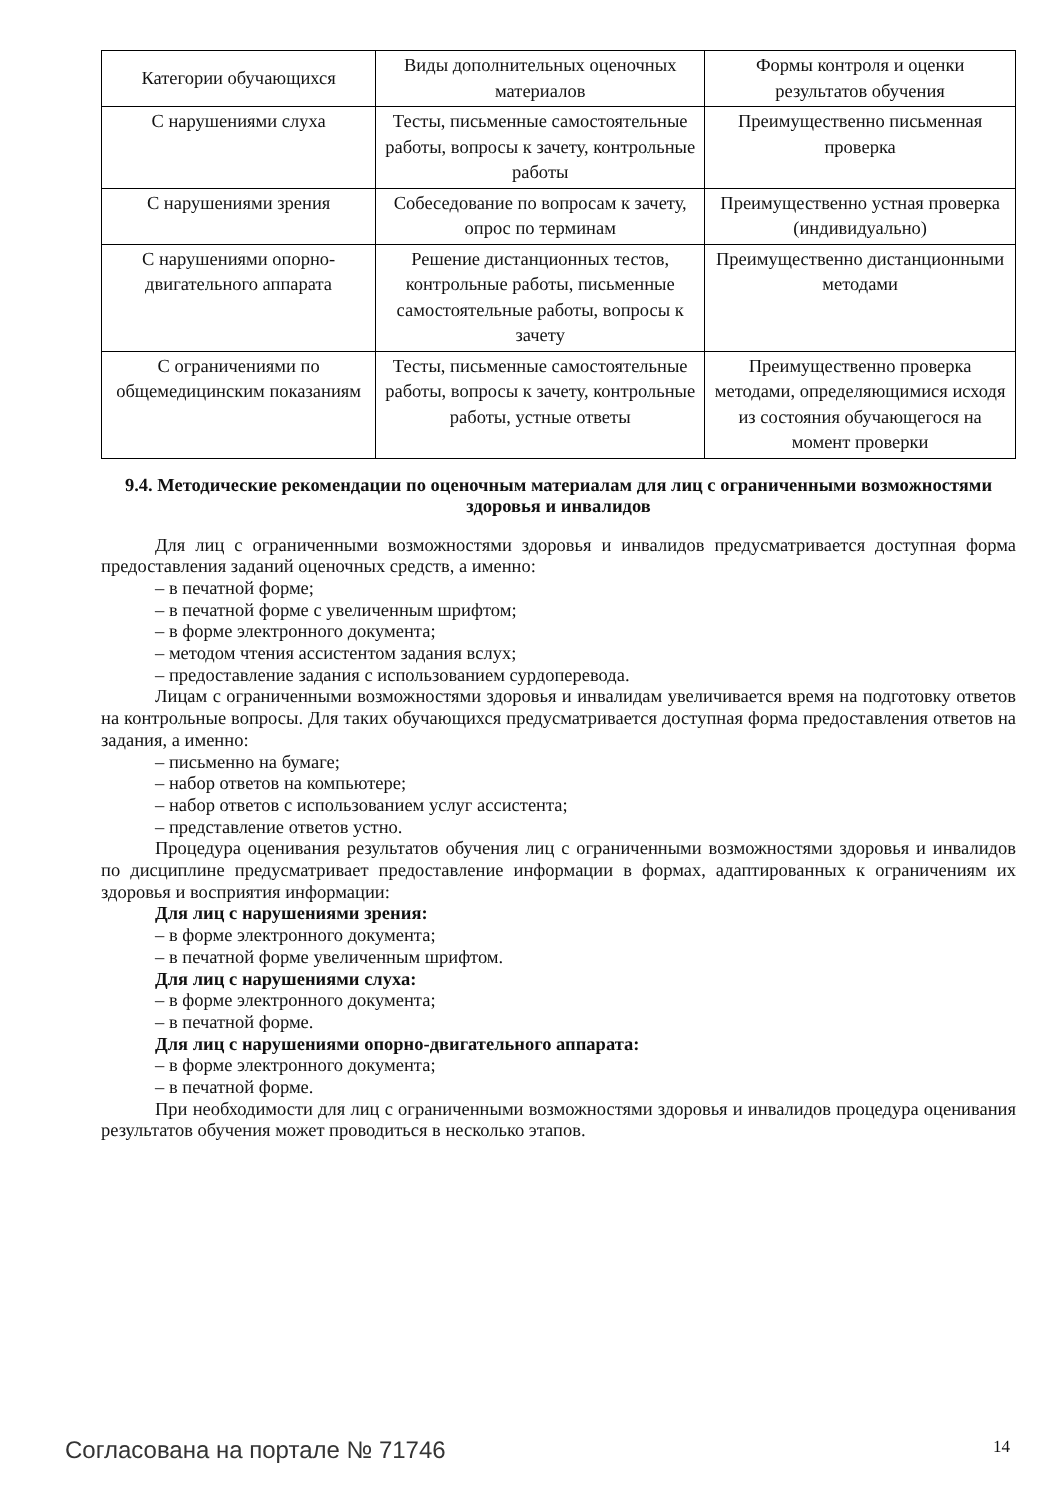| Категории обучающихся | Виды дополнительных оценочных материалов | Формы контроля и оценки результатов обучения |
| --- | --- | --- |
| С нарушениями слуха | Тесты, письменные самостоятельные работы, вопросы к зачету, контрольные работы | Преимущественно письменная проверка |
| С нарушениями зрения | Собеседование по вопросам к зачету, опрос по терминам | Преимущественно устная проверка (индивидуально) |
| С нарушениями опорно-двигательного аппарата | Решение дистанционных тестов, контрольные работы, письменные самостоятельные работы, вопросы к зачету | Преимущественно дистанционными методами |
| С ограничениями по общемедицинским показаниям | Тесты, письменные самостоятельные работы, вопросы к зачету, контрольные работы, устные ответы | Преимущественно проверка методами, определяющимися исходя из состояния обучающегося на момент проверки |
9.4. Методические рекомендации по оценочным материалам для лиц с ограниченными возможностями здоровья и инвалидов
Для лиц с ограниченными возможностями здоровья и инвалидов предусматривается доступная форма предоставления заданий оценочных средств, а именно:
– в печатной форме;
– в печатной форме с увеличенным шрифтом;
– в форме электронного документа;
– методом чтения ассистентом задания вслух;
– предоставление задания с использованием сурдоперевода.
Лицам с ограниченными возможностями здоровья и инвалидам увеличивается время на подготовку ответов на контрольные вопросы. Для таких обучающихся предусматривается доступная форма предоставления ответов на задания, а именно:
– письменно на бумаге;
– набор ответов на компьютере;
– набор ответов с использованием услуг ассистента;
– представление ответов устно.
Процедура оценивания результатов обучения лиц с ограниченными возможностями здоровья и инвалидов по дисциплине предусматривает предоставление информации в формах, адаптированных к ограничениям их здоровья и восприятия информации:
Для лиц с нарушениями зрения:
– в форме электронного документа;
– в печатной форме увеличенным шрифтом.
Для лиц с нарушениями слуха:
– в форме электронного документа;
– в печатной форме.
Для лиц с нарушениями опорно-двигательного аппарата:
– в форме электронного документа;
– в печатной форме.
При необходимости для лиц с ограниченными возможностями здоровья и инвалидов процедура оценивания результатов обучения может проводиться в несколько этапов.
Согласована на портале № 71746 14